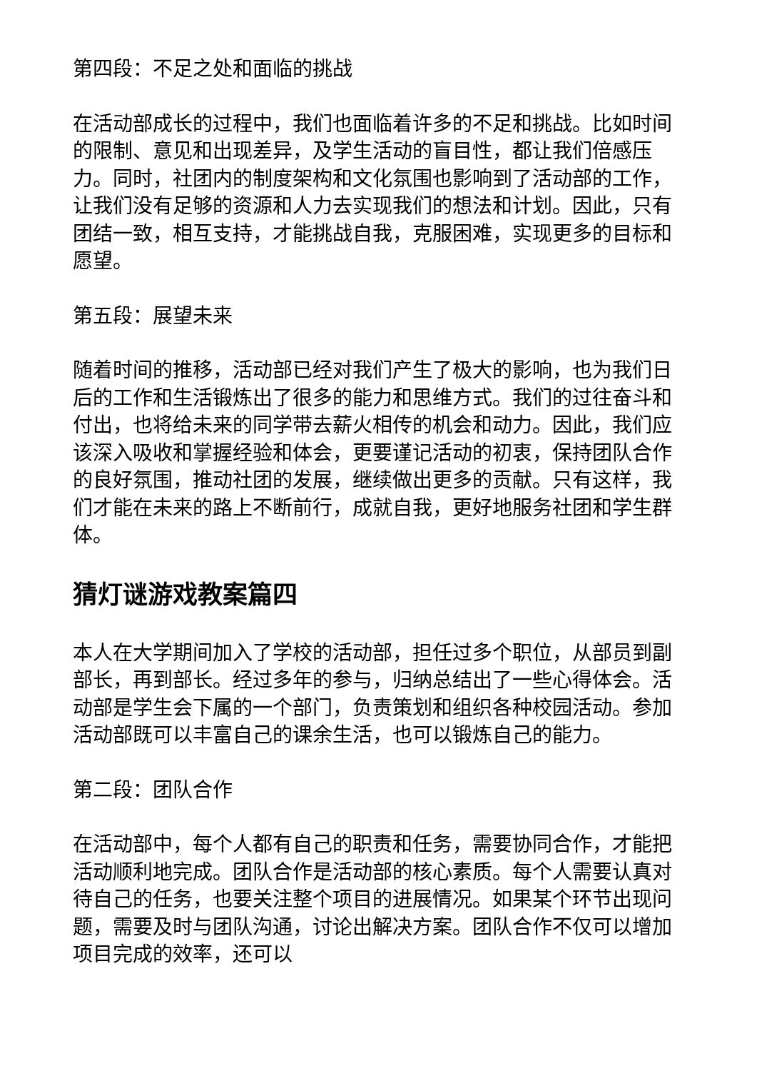第四段：不足之处和面临的挑战
在活动部成长的过程中，我们也面临着许多的不足和挑战。比如时间的限制、意见和出现差异，及学生活动的盲目性，都让我们倍感压力。同时，社团内的制度架构和文化氛围也影响到了活动部的工作，让我们没有足够的资源和人力去实现我们的想法和计划。因此，只有团结一致，相互支持，才能挑战自我，克服困难，实现更多的目标和愿望。
第五段：展望未来
随着时间的推移，活动部已经对我们产生了极大的影响，也为我们日后的工作和生活锻炼出了很多的能力和思维方式。我们的过往奋斗和付出，也将给未来的同学带去薪火相传的机会和动力。因此，我们应该深入吸收和掌握经验和体会，更要谨记活动的初衷，保持团队合作的良好氛围，推动社团的发展，继续做出更多的贡献。只有这样，我们才能在未来的路上不断前行，成就自我，更好地服务社团和学生群体。
猜灯谜游戏教案篇四
本人在大学期间加入了学校的活动部，担任过多个职位，从部员到副部长，再到部长。经过多年的参与，归纳总结出了一些心得体会。活动部是学生会下属的一个部门，负责策划和组织各种校园活动。参加活动部既可以丰富自己的课余生活，也可以锻炼自己的能力。
第二段：团队合作
在活动部中，每个人都有自己的职责和任务，需要协同合作，才能把活动顺利地完成。团队合作是活动部的核心素质。每个人需要认真对待自己的任务，也要关注整个项目的进展情况。如果某个环节出现问题，需要及时与团队沟通，讨论出解决方案。团队合作不仅可以增加项目完成的效率，还可以